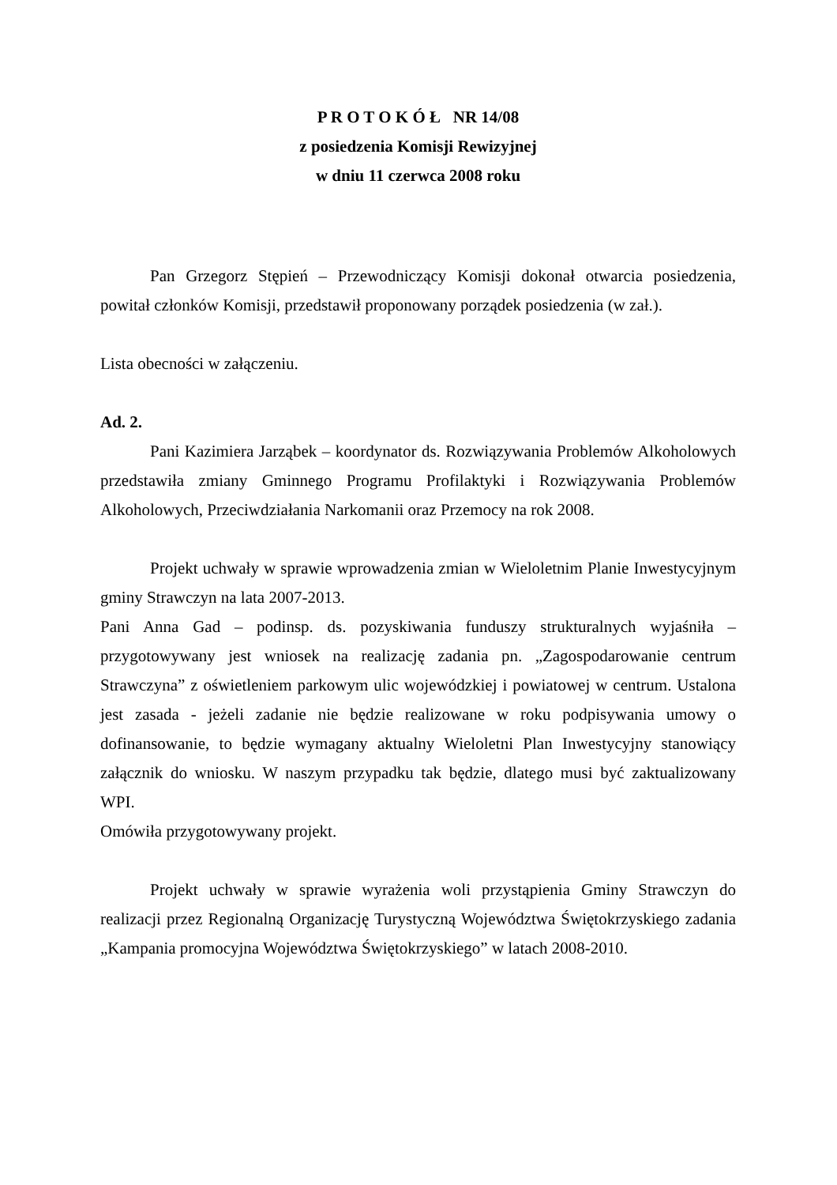P R O T O K Ó Ł NR 14/08
z posiedzenia Komisji Rewizyjnej
w dniu 11 czerwca 2008 roku
Pan Grzegorz Stępień – Przewodniczący Komisji dokonał otwarcia posiedzenia, powitał członków Komisji, przedstawił proponowany porządek posiedzenia (w zał.).
Lista obecności w załączeniu.
Ad. 2.
Pani Kazimiera Jarząbek – koordynator ds. Rozwiązywania Problemów Alkoholowych przedstawiła zmiany Gminnego Programu Profilaktyki i Rozwiązywania Problemów Alkoholowych, Przeciwdziałania Narkomanii oraz Przemocy na rok 2008.
Projekt uchwały w sprawie wprowadzenia zmian w Wieloletnim Planie Inwestycyjnym gminy Strawczyn na lata 2007-2013.
Pani Anna Gad – podinsp. ds. pozyskiwania funduszy strukturalnych wyjaśniła – przygotowywany jest wniosek na realizację zadania pn. „Zagospodarowanie centrum Strawczyna” z oświetleniem parkowym ulic wojewódzkiej i powiatowej w centrum. Ustalona jest zasada - jeżeli zadanie nie będzie realizowane w roku podpisywania umowy o dofinansowanie, to będzie wymagany aktualny Wieloletni Plan Inwestycyjny stanowiący załącznik do wniosku. W naszym przypadku tak będzie, dlatego musi być zaktualizowany WPI.
Omówiła przygotowywany projekt.
Projekt uchwały w sprawie wyrażenia woli przystąpienia Gminy Strawczyn do realizacji przez Regionalną Organizację Turystyczną Województwa Świętokrzyskiego zadania „Kampania promocyjna Województwa Świętokrzyskiego” w latach 2008-2010.